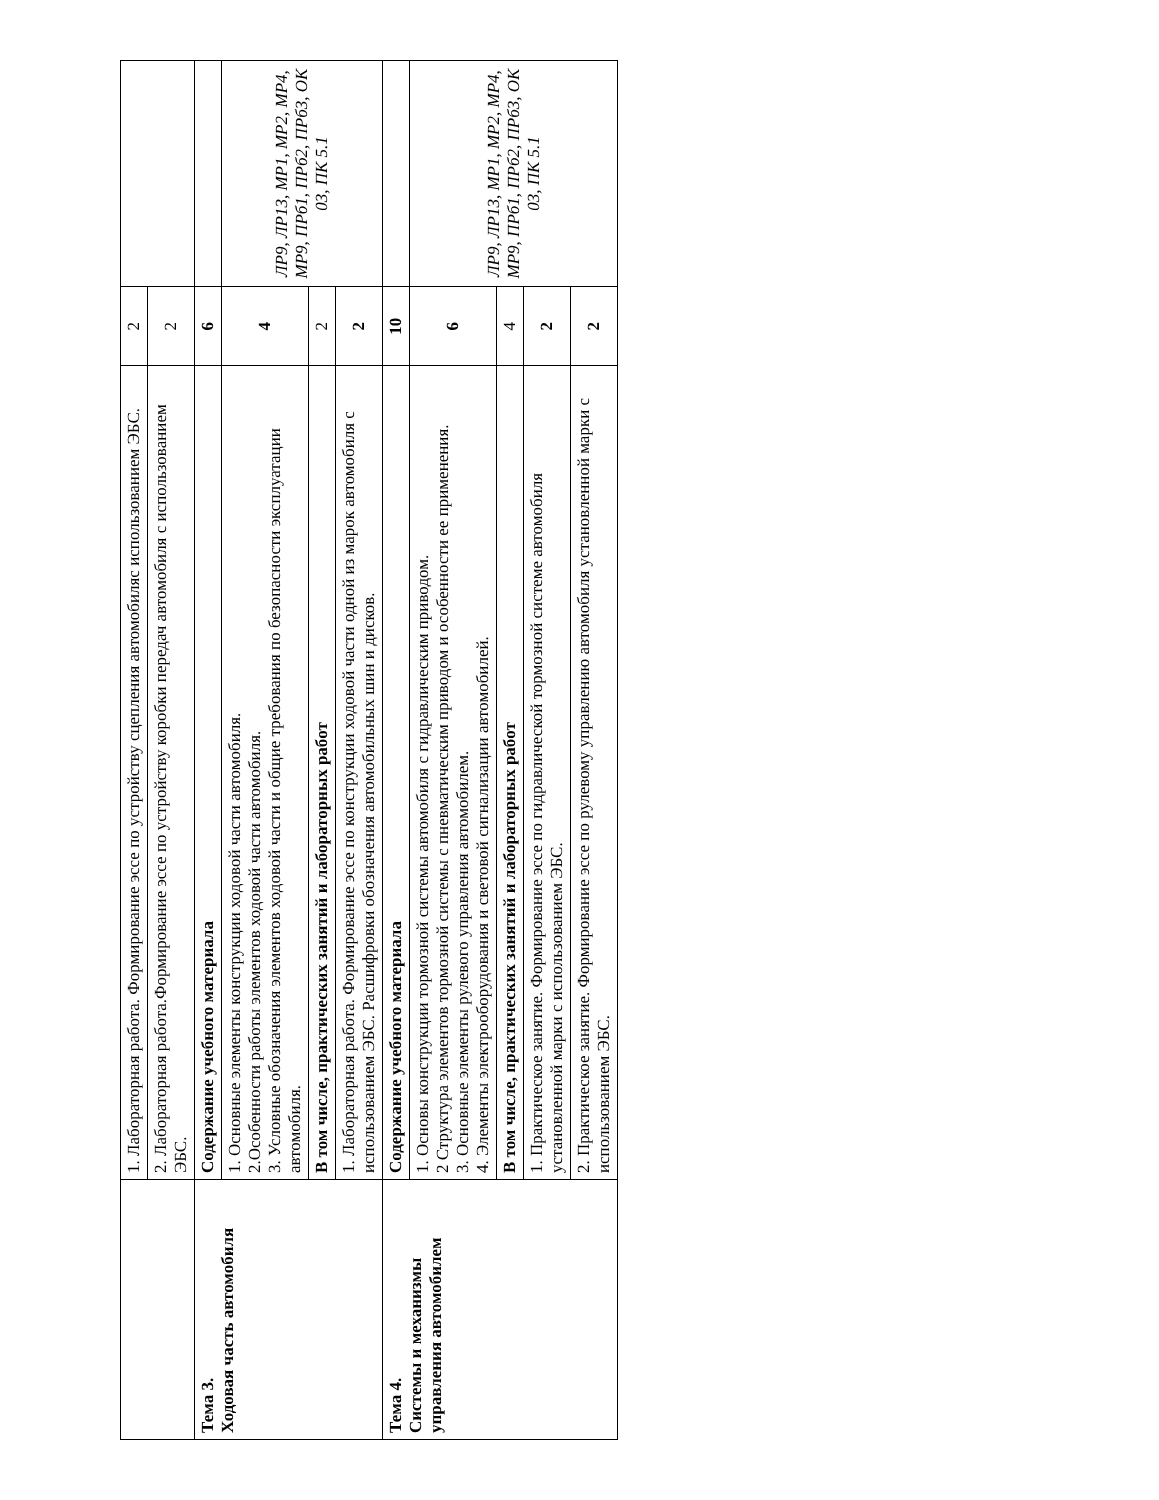| | 1. Лабораторная работа. Формирование эссе по устройству сцепления автомобиляс использованием ЭБС. | 2 | |
| | 2. Лабораторная работа.Формирование эссе по устройству коробки передач автомобиля с использованием ЭБС. | 2 | |
| Тема 3. Ходовая часть автомобиля | Содержание учебного материала | 6 | |
| | 1. Основные элементы конструкции ходовой части автомобиля. 2.Особенности работы элементов ходовой части автомобиля. 3. Условные обозначения элементов ходовой части и общие требования по безопасности эксплуатации автомобиля. | 4 | ЛР9, ЛР13, МР1, МР2, МР4, МР9, ПРб1, ПРб2, ПРб3, ОК 03, ПК 5.1 |
| | В том числе, практических занятий и лабораторных работ | 2 | |
| | 1. Лабораторная работа. Формирование эссе по конструкции ходовой части одной из марок автомобиля с использованием ЭБС. Расшифровки обозначения автомобильных шин и дисков. | 2 | |
| Тема 4. Системы и механизмы управления автомобилем | Содержание учебного материала | 10 | |
| | 1. Основы конструкции тормозной системы автомобиля с гидравлическим приводом. 2 Структура элементов тормозной системы с пневматическим приводом и особенности ее применения. 3. Основные элементы рулевого управления автомобилем. 4. Элементы электрооборудования и световой сигнализации автомобилей. | 6 | ЛР9, ЛР13, МР1, МР2, МР4, МР9, ПРб1, ПРб2, ПРб3, ОК 03, ПК 5.1 |
| | В том числе, практических занятий и лабораторных работ | 4 | |
| | 1. Практическое занятие. Формирование эссе по гидравлической тормозной системе автомобиля установленной марки с использованием ЭБС. | 2 | |
| | 2. Практическое занятие. Формирование эссе по рулевому управлению автомобиля установленной марки с использованием ЭБС. | 2 | |